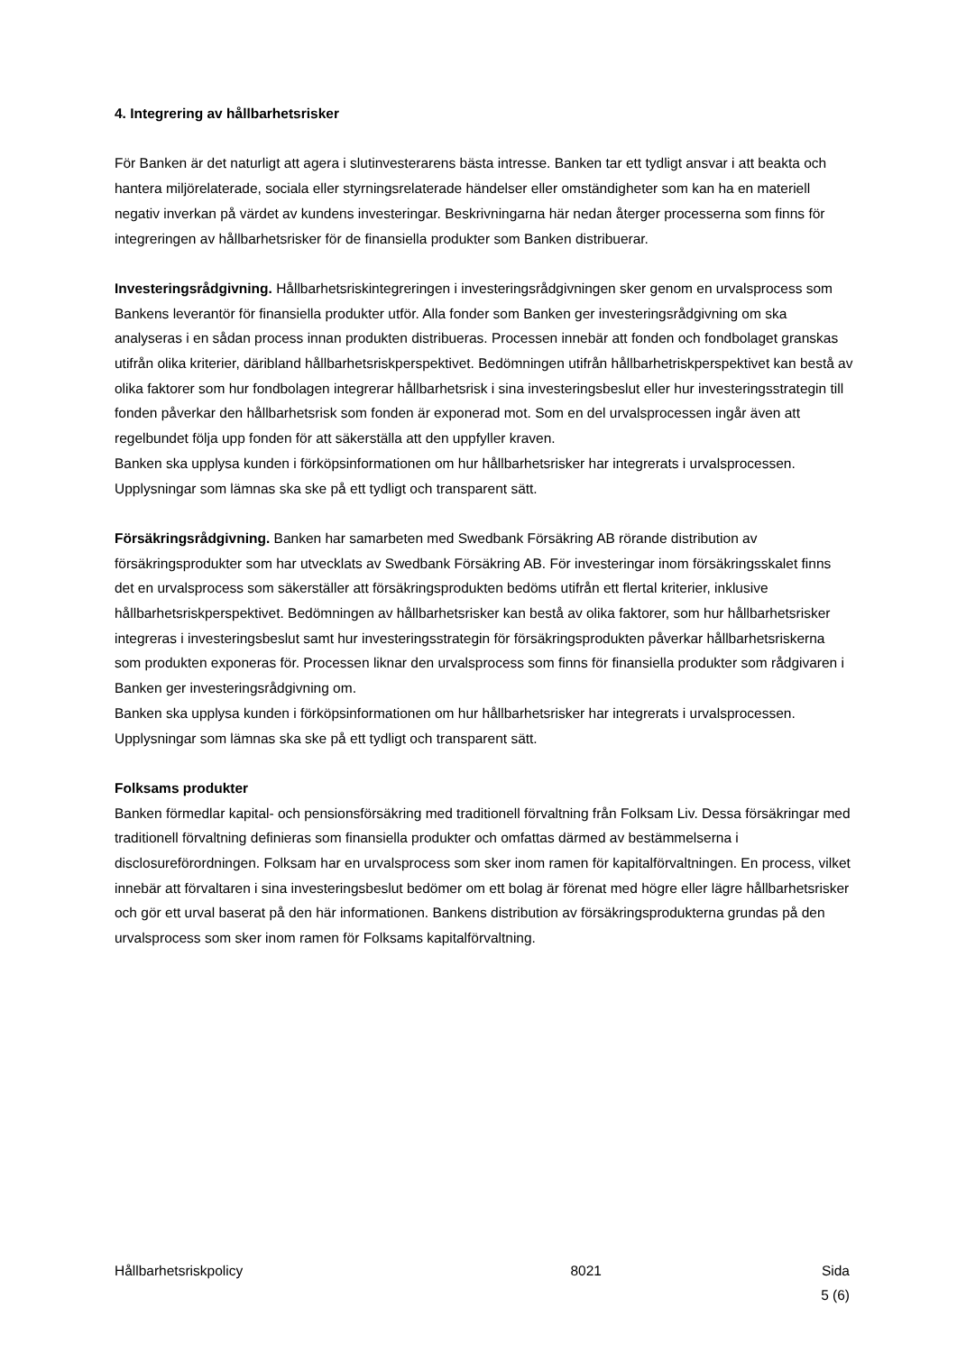4. Integrering av hållbarhetsrisker
För Banken är det naturligt att agera i slutinvesterarens bästa intresse. Banken tar ett tydligt ansvar i att beakta och hantera miljörelaterade, sociala eller styrningsrelaterade händelser eller omständigheter som kan ha en materiell negativ inverkan på värdet av kundens investeringar. Beskrivningarna här nedan återger processerna som finns för integreringen av hållbarhetsrisker för de finansiella produkter som Banken distribuerar.
Investeringsrådgivning. Hållbarhetsriskintegreringen i investeringsrådgivningen sker genom en urvalsprocess som Bankens leverantör för finansiella produkter utför. Alla fonder som Banken ger investeringsrådgivning om ska analyseras i en sådan process innan produkten distribueras. Processen innebär att fonden och fondbolaget granskas utifrån olika kriterier, däribland hållbarhetsriskperspektivet. Bedömningen utifrån hållbarhetriskperspektivet kan bestå av olika faktorer som hur fondbolagen integrerar hållbarhetsrisk i sina investeringsbeslut eller hur investeringsstrategin till fonden påverkar den hållbarhetsrisk som fonden är exponerad mot. Som en del urvalsprocessen ingår även att regelbundet följa upp fonden för att säkerställa att den uppfyller kraven.
Banken ska upplysa kunden i förköpsinformationen om hur hållbarhetsrisker har integrerats i urvalsprocessen. Upplysningar som lämnas ska ske på ett tydligt och transparent sätt.
Försäkringsrådgivning. Banken har samarbeten med Swedbank Försäkring AB rörande distribution av försäkringsprodukter som har utvecklats av Swedbank Försäkring AB. För investeringar inom försäkringsskalet finns det en urvalsprocess som säkerställer att försäkringsprodukten bedöms utifrån ett flertal kriterier, inklusive hållbarhetsriskperspektivet. Bedömningen av hållbarhetsrisker kan bestå av olika faktorer, som hur hållbarhetsrisker integreras i investeringsbeslut samt hur investeringsstrategin för försäkringsprodukten påverkar hållbarhetsriskerna som produkten exponeras för. Processen liknar den urvalsprocess som finns för finansiella produkter som rådgivaren i Banken ger investeringsrådgivning om.
Banken ska upplysa kunden i förköpsinformationen om hur hållbarhetsrisker har integrerats i urvalsprocessen. Upplysningar som lämnas ska ske på ett tydligt och transparent sätt.
Folksams produkter
Banken förmedlar kapital- och pensionsförsäkring med traditionell förvaltning från Folksam Liv. Dessa försäkringar med traditionell förvaltning definieras som finansiella produkter och omfattas därmed av bestämmelserna i disclosureförordningen. Folksam har en urvalsprocess som sker inom ramen för kapitalförvaltningen. En process, vilket innebär att förvaltaren i sina investeringsbeslut bedömer om ett bolag är förenat med högre eller lägre hållbarhetsrisker och gör ett urval baserat på den här informationen. Bankens distribution av försäkringsprodukterna grundas på den urvalsprocess som sker inom ramen för Folksams kapitalförvaltning.
Hållbarhetsriskpolicy 8021 Sida
5 (6)